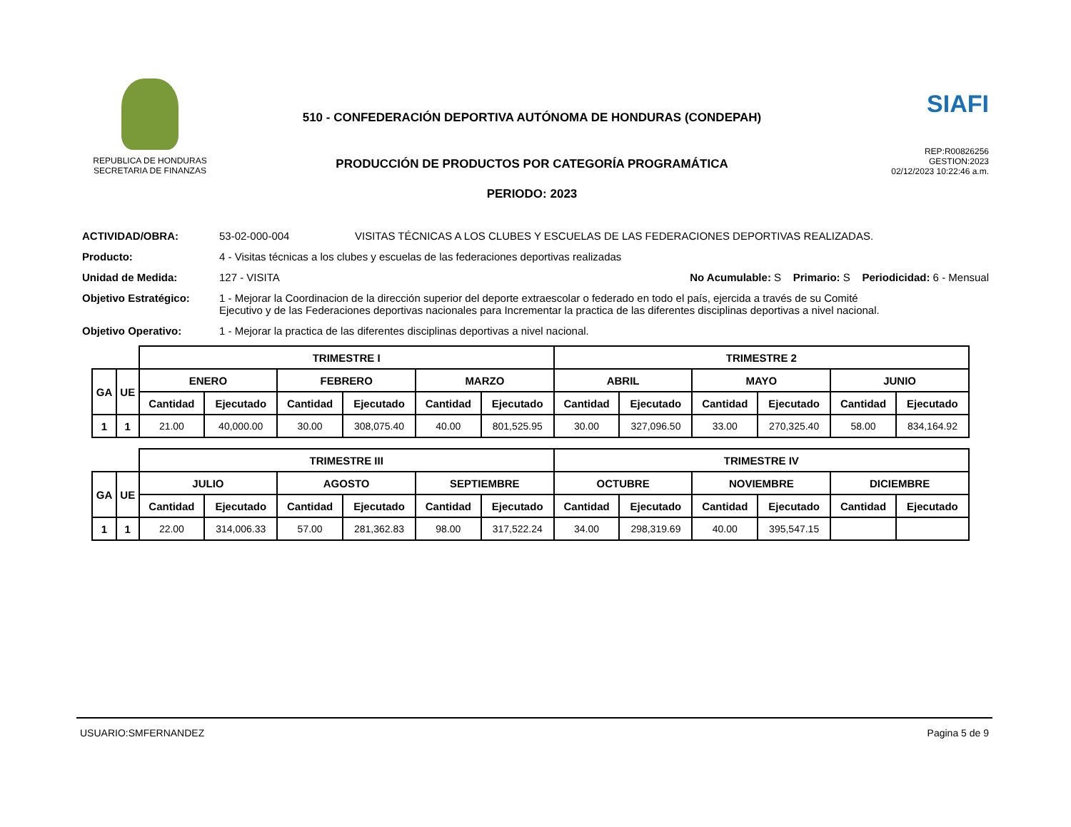REPUBLICA DE HONDURAS
SECRETARIA DE FINANZAS
510 - CONFEDERACIÓN DEPORTIVA AUTÓNOMA DE HONDURAS (CONDEPAH)
PRODUCCIÓN DE PRODUCTOS POR CATEGORÍA PROGRAMÁTICA
PERIODO: 2023
SIAFI
REP:R00826256
GESTION:2023
02/12/2023 10:22:46 a.m.
ACTIVIDAD/OBRA: 53-02-000-004 VISITAS TÉCNICAS A LOS CLUBES Y ESCUELAS DE LAS FEDERACIONES DEPORTIVAS REALIZADAS.
Producto: 4 - Visitas técnicas a los clubes y escuelas de las federaciones deportivas realizadas
Unidad de Medida: 127 - VISITA No Acumulable: S Primario: S Periodicidad: 6 - Mensual
Objetivo Estratégico: 1 - Mejorar la Coordinacion de la dirección superior del deporte extraescolar o federado en todo el país, ejercida a través de su Comité Ejecutivo y de las Federaciones deportivas nacionales para Incrementar la practica de las diferentes disciplinas deportivas a nivel nacional.
Objetivo Operativo: 1 - Mejorar la practica de las diferentes disciplinas deportivas a nivel nacional.
| | | TRIMESTRE I | | | | | | TRIMESTRE 2 | | | | | |
| GA | UE | ENERO | | FEBRERO | | MARZO | | ABRIL | | MAYO | | JUNIO | |
| | | Cantidad | Ejecutado | Cantidad | Ejecutado | Cantidad | Ejecutado | Cantidad | Ejecutado | Cantidad | Ejecutado | Cantidad | Ejecutado |
| 1 | 1 | 21.00 | 40,000.00 | 30.00 | 308,075.40 | 40.00 | 801,525.95 | 30.00 | 327,096.50 | 33.00 | 270,325.40 | 58.00 | 834,164.92 |
| | | TRIMESTRE III | | | | | | TRIMESTRE IV | | | | | |
| GA | UE | JULIO | | AGOSTO | | SEPTIEMBRE | | OCTUBRE | | NOVIEMBRE | | DICIEMBRE | |
| | | Cantidad | Ejecutado | Cantidad | Ejecutado | Cantidad | Ejecutado | Cantidad | Ejecutado | Cantidad | Ejecutado | Cantidad | Ejecutado |
| 1 | 1 | 22.00 | 314,006.33 | 57.00 | 281,362.83 | 98.00 | 317,522.24 | 34.00 | 298,319.69 | 40.00 | 395,547.15 | | |
USUARIO:SMFERNANDEZ Pagina 5 de 9